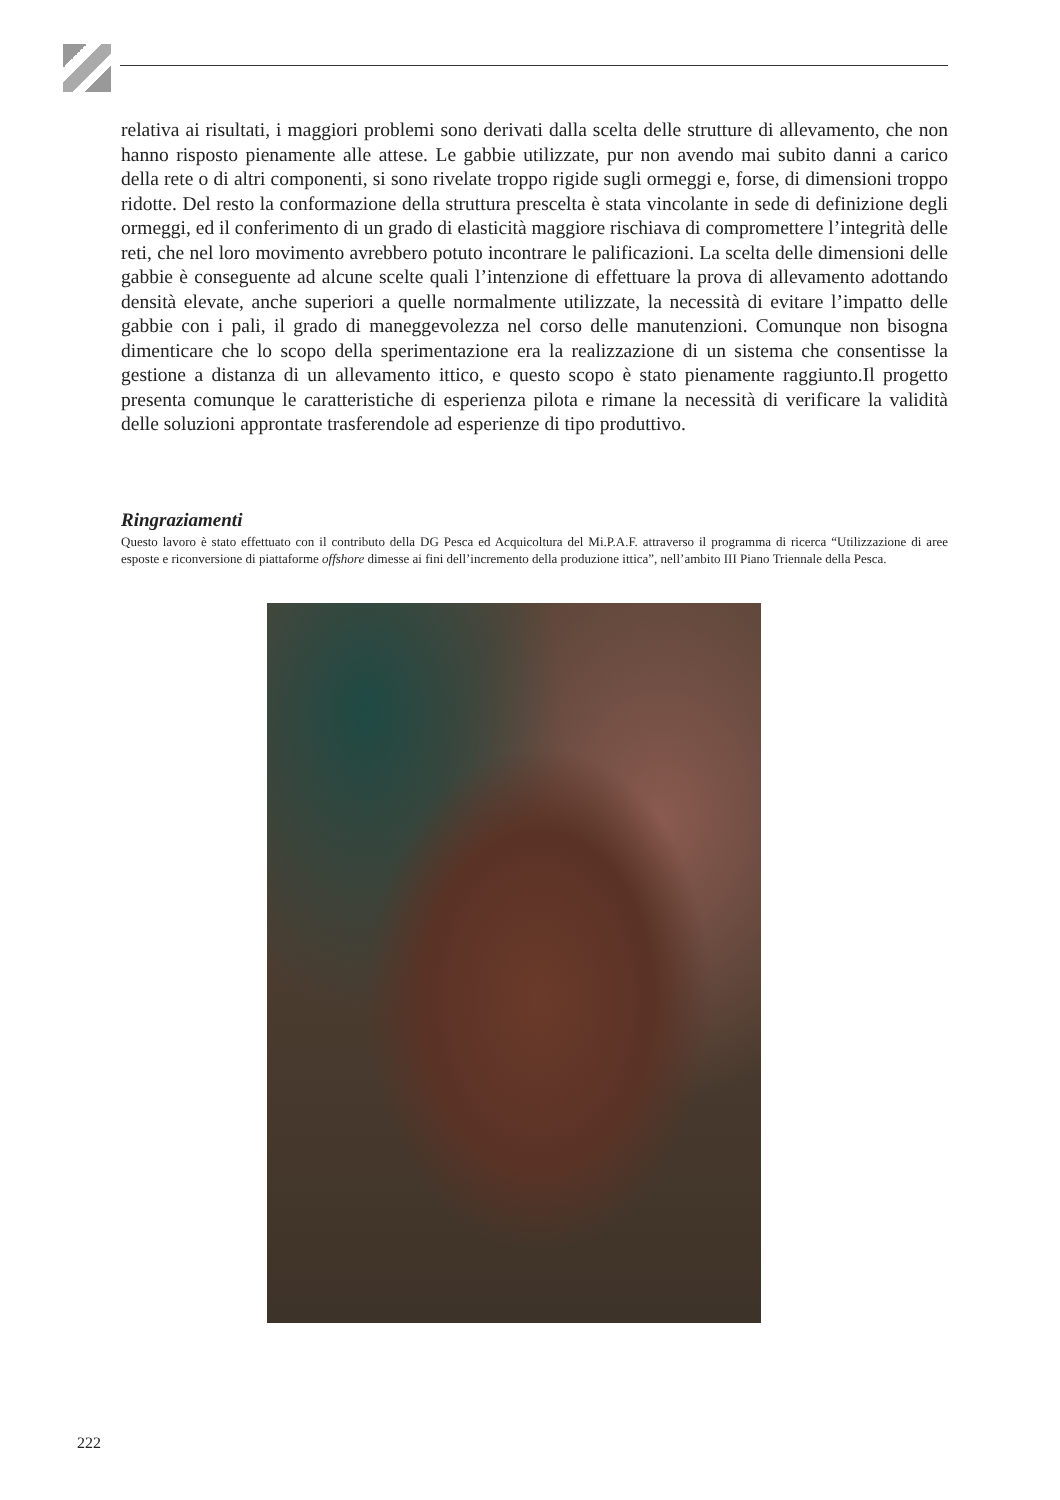relativa ai risultati, i maggiori problemi sono derivati dalla scelta delle strutture di allevamento, che non hanno risposto pienamente alle attese. Le gabbie utilizzate, pur non avendo mai subito danni a carico della rete o di altri componenti, si sono rivelate troppo rigide sugli ormeggi e, forse, di dimensioni troppo ridotte. Del resto la conformazione della struttura prescelta è stata vincolante in sede di definizione degli ormeggi, ed il conferimento di un grado di elasticità maggiore rischiava di compromettere l’integrità delle reti, che nel loro movimento avrebbero potuto incontrare le palificazioni. La scelta delle dimensioni delle gabbie è conseguente ad alcune scelte quali l’intenzione di effettuare la prova di allevamento adottando densità elevate, anche superiori a quelle normalmente utilizzate, la necessità di evitare l’impatto delle gabbie con i pali, il grado di maneggevolezza nel corso delle manutenzioni. Comunque non bisogna dimenticare che lo scopo della sperimentazione era la realizzazione di un sistema che consentisse la gestione a distanza di un allevamento ittico, e questo scopo è stato pienamente raggiunto.Il progetto presenta comunque le caratteristiche di esperienza pilota e rimane la necessità di verificare la validità delle soluzioni approntate trasferendole ad esperienze di tipo produttivo.
Ringraziamenti
Questo lavoro è stato effettuato con il contributo della DG Pesca ed Acquicoltura del Mi.P.A.F. attraverso il programma di ricerca “Utilizzazione di aree esposte e riconversione di piattaforme offshore dimesse ai fini dell’incremento della produzione ittica”, nell’ambito III Piano Triennale della Pesca.
222